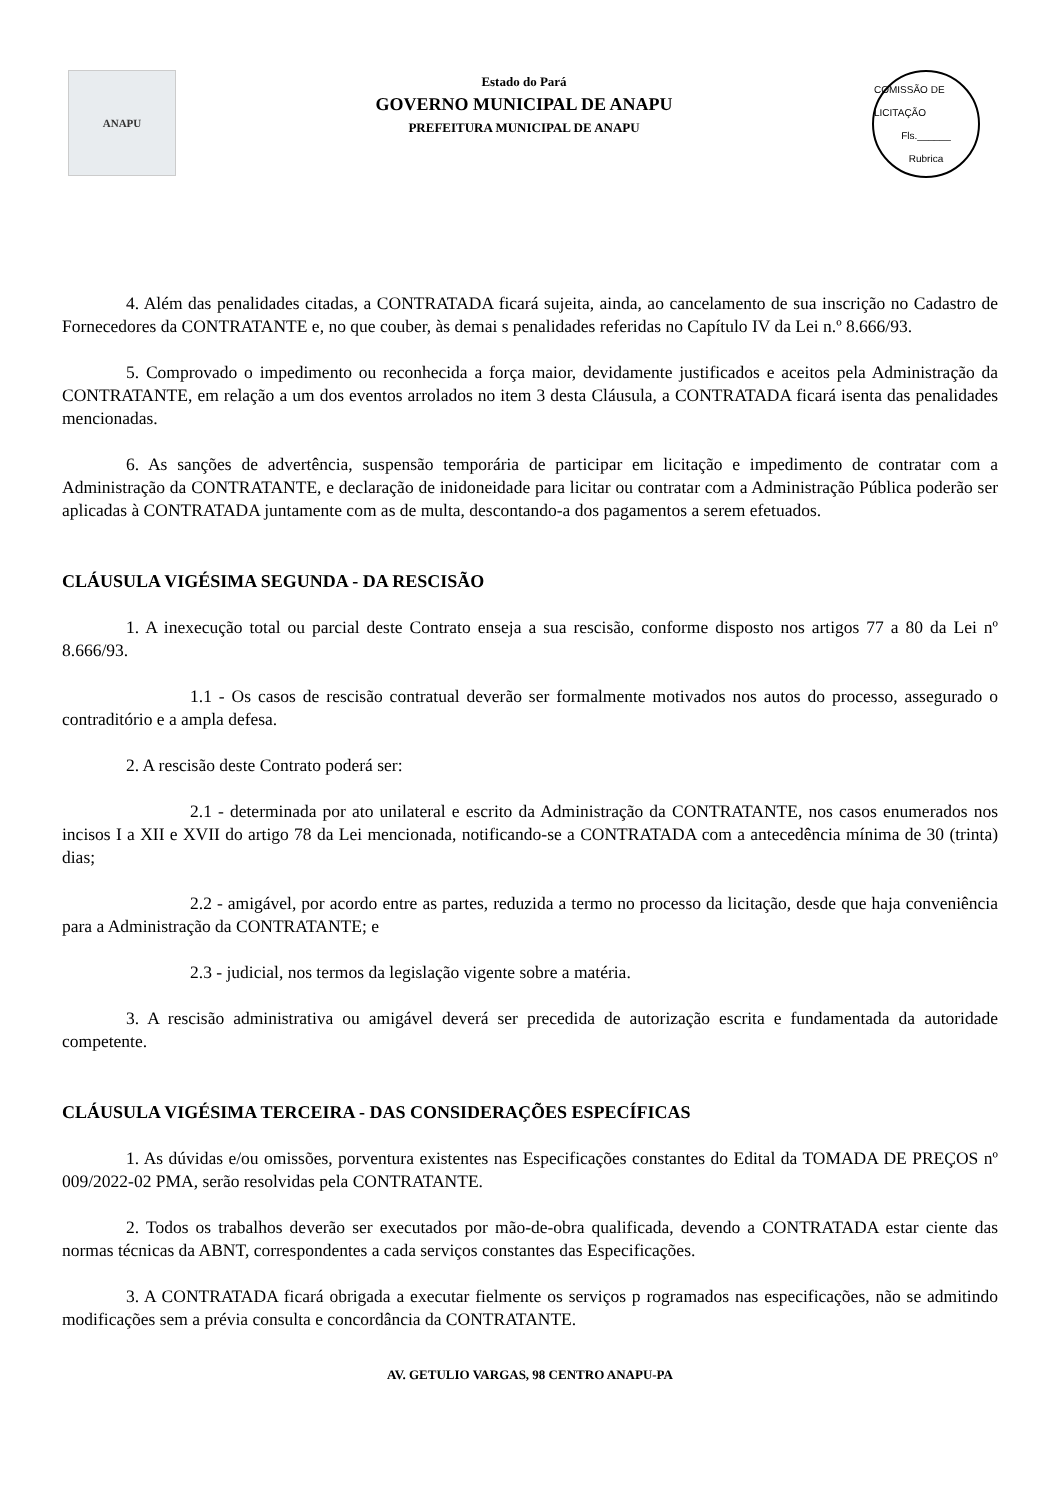ANAPU
Estado do Pará
GOVERNO MUNICIPAL DE ANAPU
PREFEITURA MUNICIPAL DE ANAPU
COMISSÃO DE LICITAÇÃO
Fls.______
Rubrica
4. Além das penalidades citadas, a CONTRATADA ficará sujeita, ainda, ao cancelamento de sua inscrição no Cadastro de Fornecedores da CONTRATANTE e, no que couber, às demai s penalidades referidas no Capítulo IV da Lei n.º 8.666/93.
5. Comprovado o impedimento ou reconhecida a força maior, devidamente justificados e aceitos pela Administração da CONTRATANTE, em relação a um dos eventos arrolados no item 3 desta Cláusula, a CONTRATADA ficará isenta das penalidades mencionadas.
6. As sanções de advertência, suspensão temporária de participar em licitação e impedimento de contratar com a Administração da CONTRATANTE, e declaração de inidoneidade para licitar ou contratar com a Administração Pública poderão ser aplicadas à CONTRATADA juntamente com as de multa, descontando-a dos pagamentos a serem efetuados.
CLÁUSULA VIGÉSIMA SEGUNDA - DA RESCISÃO
1. A inexecução total ou parcial deste Contrato enseja a sua rescisão, conforme disposto nos artigos 77 a 80 da Lei nº 8.666/93.
1.1 - Os casos de rescisão contratual deverão ser formalmente motivados nos autos do processo, assegurado o contraditório e a ampla defesa.
2. A rescisão deste Contrato poderá ser:
2.1 - determinada por ato unilateral e escrito da Administração da CONTRATANTE, nos casos enumerados nos incisos I a XII e XVII do artigo 78 da Lei mencionada, notificando-se a CONTRATADA com a antecedência mínima de 30 (trinta) dias;
2.2 - amigável, por acordo entre as partes, reduzida a termo no processo da licitação, desde que haja conveniência para a Administração da CONTRATANTE; e
2.3 - judicial, nos termos da legislação vigente sobre a matéria.
3. A rescisão administrativa ou amigável deverá ser precedida de autorização escrita e fundamentada da autoridade competente.
CLÁUSULA VIGÉSIMA TERCEIRA - DAS CONSIDERAÇÕES ESPECÍFICAS
1. As dúvidas e/ou omissões, porventura existentes nas Especificações constantes do Edital da TOMADA DE PREÇOS nº 009/2022-02 PMA, serão resolvidas pela CONTRATANTE.
2. Todos os trabalhos deverão ser executados por mão-de-obra qualificada, devendo a CONTRATADA estar ciente das normas técnicas da ABNT, correspondentes a cada serviços constantes das Especificações.
3. A CONTRATADA ficará obrigada a executar fielmente os serviços p rogramados nas especificações, não se admitindo modificações sem a prévia consulta e concordância da CONTRATANTE.
AV. GETULIO VARGAS, 98 CENTRO ANAPU-PA